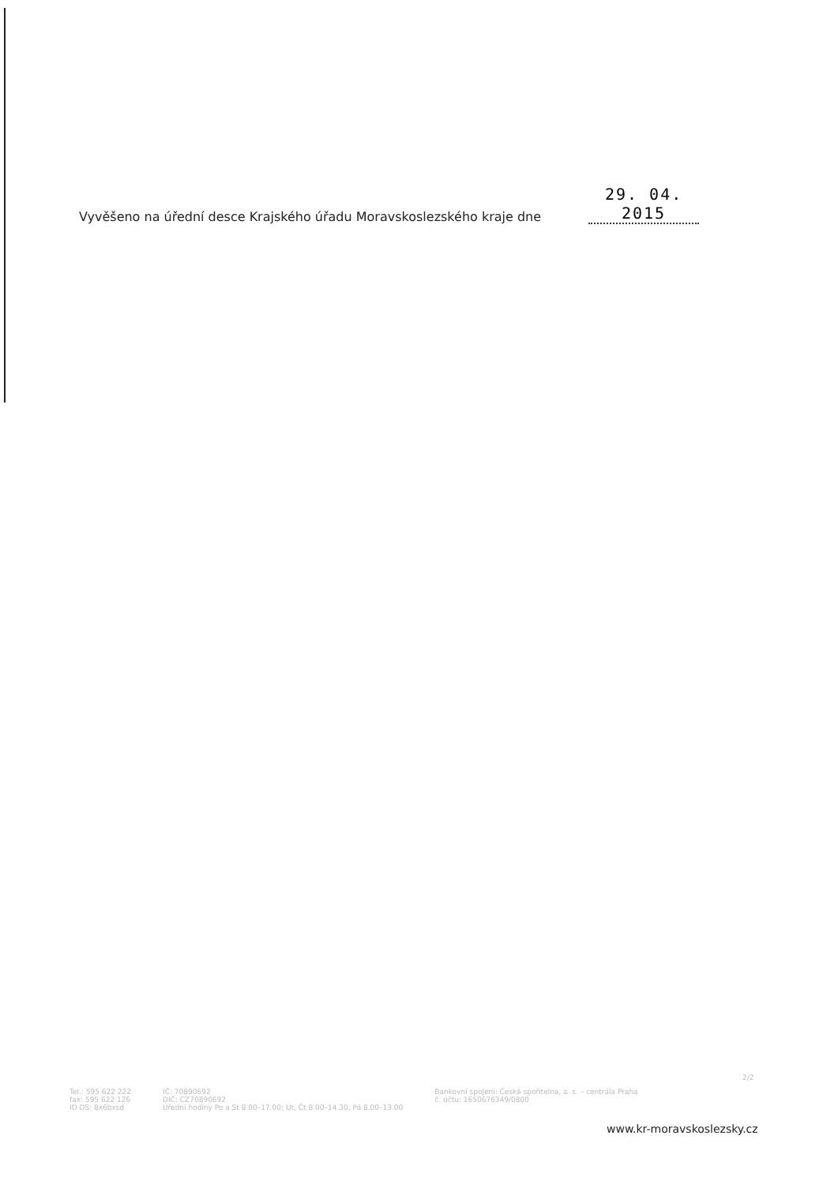Vyvěšeno na úřední desce Krajského úřadu Moravskoslezského kraje dne 29. 04. 2015
2/2
Tel.: 595 622 222
fax: 595 622 126
ID DS: 8x6bxsd
IČ: 70890692
DIČ: CZ70890692
Úřední hodiny Po a St 8.00–17.00; Út, Čt 8.00–14.30; Pá 8.00–13.00
Bankovní spojení: Česká spořitelna, a. s. – centrála Praha
č. účtu: 1650676349/0800
www.kr-moravskoslezsky.cz